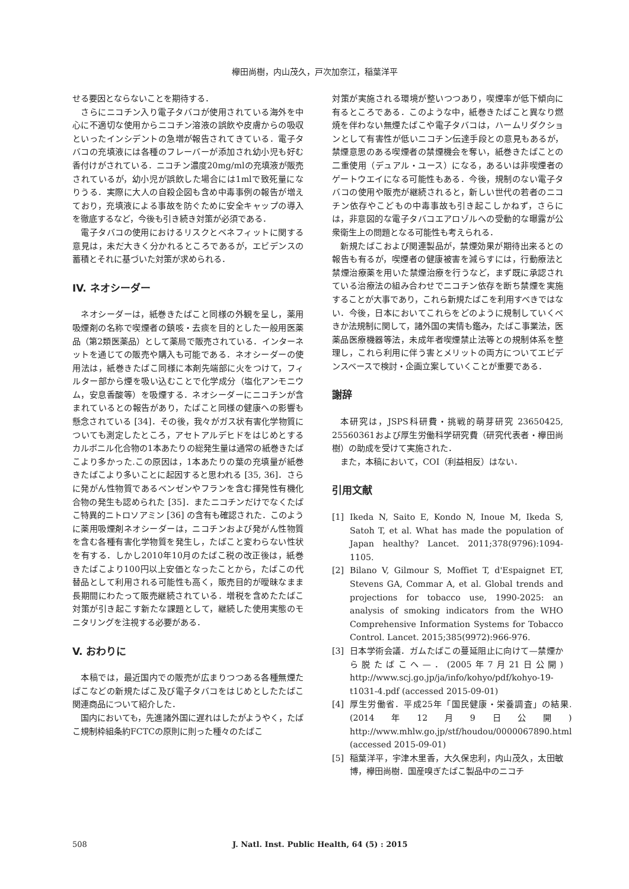欅田尚樹，内山茂久，戸次加奈江，稲葉洋平
せる要因とならないことを期待する．
さらにニコチン入り電子タバコが使用されている海外を中心に不適切な使用からニコチン溶液の誤飲や皮膚からの吸収といったインシデントの急増が報告されてきている．電子タバコの充填液には各種のフレーバーが添加され幼小児も好む香付けがされている．ニコチン濃度20mg/mlの充填液が販売されているが，幼小児が誤飲した場合には1mlで致死量になりうる．実際に大人の自殺企図も含め中毒事例の報告が増えており，充填液による事故を防ぐために安全キャップの導入を徹底するなど，今後も引き続き対策が必須である．
電子タバコの使用におけるリスクとベネフィットに関する意見は，未だ大きく分かれるところであるが，エビデンスの蓄積とそれに基づいた対策が求められる．
IV. ネオシーダー
ネオシーダーは，紙巻きたばこと同様の外観を呈し，薬用吸煙剤の名称で喫煙者の鎮咳・去痰を目的とした一般用医薬品（第2類医薬品）として薬局で販売されている．インターネットを通じての販売や購入も可能である．ネオシーダーの使用法は，紙巻きたばこ同様に本剤先端部に火をつけて，フィルター部から煙を吸い込むことで化学成分（塩化アンモニウム，安息香酸等）を吸煙する．ネオシーダーにニコチンが含まれているとの報告があり，たばこと同様の健康への影響も懸念されている [34]．その後，我々がガス状有害化学物質についても測定したところ，アセトアルデヒドをはじめとするカルボニル化合物の1本あたりの総発生量は通常の紙巻きたばこより多かった.この原因は，1本あたりの葉の充填量が紙巻きたばこより多いことに起因すると思われる [35, 36]．さらに発がん性物質であるベンゼンやフランを含む揮発性有機化合物の発生も認められた [35]．またニコチンだけでなくたばこ特異的ニトロソアミン [36] の含有も確認された．このように薬用吸煙剤ネオシーダーは，ニコチンおよび発がん性物質を含む各種有害化学物質を発生し，たばこと変わらない性状を有する．しかし2010年10月のたばこ税の改正後は，紙巻きたばこより100円以上安価となったことから，たばこの代替品として利用される可能性も高く，販売目的が曖昧なまま長期間にわたって販売継続されている．増税を含めたたばこ対策が引き起こす新たな課題として，継続した使用実態のモニタリングを注視する必要がある．
V. おわりに
本稿では，最近国内での販売が広まりつつある各種無煙たばこなどの新規たばこ及び電子タバコをはじめとしたたばこ関連商品について紹介した．
国内においても，先進諸外国に遅れはしたがようやく，たばこ規制枠組条約FCTCの原則に則った種々のたばこ
対策が実施される環境が整いつつあり，喫煙率が低下傾向に有るところである．このような中，紙巻きたばこと異なり燃焼を伴わない無煙たばこや電子タバコは，ハームリダクションとして有害性が低いニコチン伝達手段との意見もあるが，禁煙意思のある喫煙者の禁煙機会を奪い，紙巻きたばことの二重使用（デュアル・ユース）になる，あるいは非喫煙者のゲートウエイになる可能性もある．今後，規制のない電子タバコの使用や販売が継続されると，新しい世代の若者のニコチン依存やこどもの中毒事故も引き起こしかねず，さらには，非意図的な電子タバコエアロゾルへの受動的な曝露が公衆衛生上の問題となる可能性も考えられる．
新規たばこおよび関連製品が，禁煙効果が期待出来るとの報告も有るが，喫煙者の健康被害を減らすには，行動療法と禁煙治療薬を用いた禁煙治療を行うなど，まず既に承認されている治療法の組み合わせでニコチン依存を断ち禁煙を実施することが大事であり，これら新規たばこを利用すべきではない．今後，日本においてこれらをどのように規制していくべきか法規制に関して，諸外国の実情も鑑み，たばこ事業法，医薬品医療機器等法，未成年者喫煙禁止法等との規制体系を整理し，これら利用に伴う害とメリットの両方についてエビデンスベースで検討・企画立案していくことが重要である．
謝辞
本研究は，JSPS科研費・挑戦的萌芽研究 23650425, 25560361および厚生労働科学研究費（研究代表者・欅田尚樹）の助成を受けて実施された．
また，本稿において，COI（利益相反）はない．
引用文献
[1] Ikeda N, Saito E, Kondo N, Inoue M, Ikeda S, Satoh T, et al. What has made the population of Japan healthy? Lancet. 2011;378(9796):1094-1105.
[2] Bilano V, Gilmour S, Moffiet T, d'Espaignet ET, Stevens GA, Commar A, et al. Global trends and projections for tobacco use, 1990-2025: an analysis of smoking indicators from the WHO Comprehensive Information Systems for Tobacco Control. Lancet. 2015;385(9972):966-976.
[3] 日本学術会議．ガムたばこの蔓延阻止に向けて—禁煙から脱たばこへ—．(2005年7月21日公開) http://www.scj.go.jp/ja/info/kohyo/pdf/kohyo-19-t1031-4.pdf (accessed 2015-09-01)
[4] 厚生労働省．平成25年「国民健康・栄養調査」の結果.(2014年12月9日公開) http://www.mhlw.go.jp/stf/houdou/0000067890.html (accessed 2015-09-01)
[5] 稲葉洋平，宇津木里香，大久保忠利，内山茂久，太田敏博，欅田尚樹．国産嗅ぎたばこ製品中のニコチ
508 J. Natl. Inst. Public Health, 64 (5) : 2015